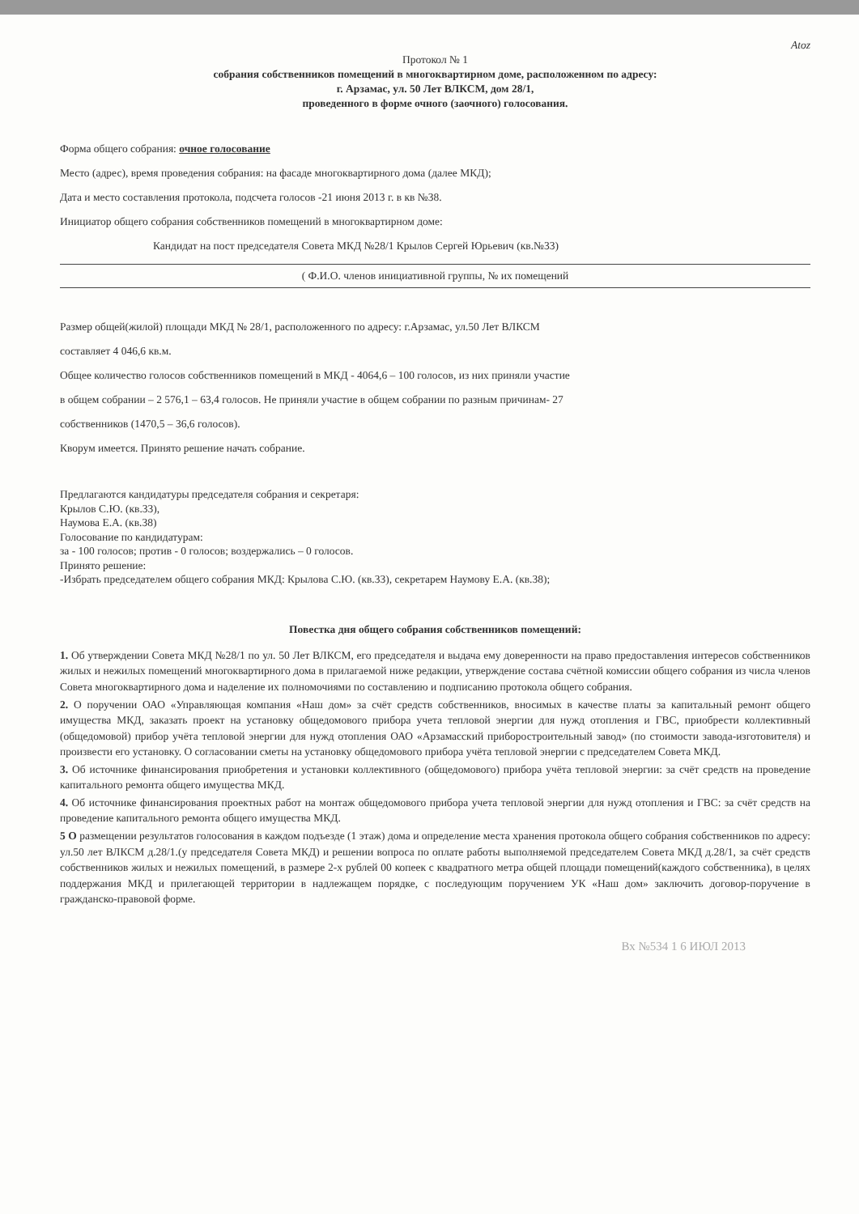Atoz
Протокол № 1
собрания собственников помещений в многоквартирном доме, расположенном по адресу:
г. Арзамас, ул. 50 Лет ВЛКСМ, дом 28/1,
проведенного в форме очного (заочного) голосования.
Форма общего собрания: очное голосование
Место (адрес), время проведения собрания: на фасаде многоквартирного дома (далее МКД);
Дата и место составления протокола, подсчета голосов -21 июня 2013 г. в кв №38.
Инициатор общего собрания собственников помещений в многоквартирном доме:
Кандидат на пост председателя Совета МКД №28/1 Крылов Сергей Юрьевич (кв.№33)
( Ф.И.О. членов инициативной группы, № их помещений
Размер общей(жилой) площади МКД № 28/1, расположенного по адресу: г.Арзамас, ул.50 Лет ВЛКСМ
составляет 4 046,6 кв.м.
Общее количество голосов собственников помещений в МКД - 4064,6 – 100 голосов, из них приняли участие
в общем собрании – 2 576,1 – 63,4 голосов. Не приняли участие в общем собрании по разным причинам- 27
собственников (1470,5 – 36,6 голосов).
Кворум имеется. Принято решение начать собрание.
Предлагаются кандидатуры председателя собрания и секретаря:
Крылов С.Ю. (кв.33),
Наумова Е.А. (кв.38)
Голосование по кандидатурам:
за - 100 голосов; против - 0 голосов; воздержались – 0 голосов.
Принято решение:
-Избрать председателем общего собрания МКД: Крылова С.Ю. (кв.33), секретарем Наумову Е.А. (кв.38);
Повестка дня общего собрания собственников помещений:
1. Об утверждении Совета МКД №28/1 по ул. 50 Лет ВЛКСМ, его председателя и выдача ему доверенности на право предоставления интересов собственников жилых и нежилых помещений многоквартирного дома в прилагаемой ниже редакции, утверждение состава счётной комиссии общего собрания из числа членов Совета многоквартирного дома и наделение их полномочиями по составлению и подписанию протокола общего собрания.
2. О поручении ОАО «Управляющая компания «Наш дом» за счёт средств собственников, вносимых в качестве платы за капитальный ремонт общего имущества МКД, заказать проект на установку общедомового прибора учета тепловой энергии для нужд отопления и ГВС, приобрести коллективный (общедомовой) прибор учёта тепловой энергии для нужд отопления ОАО «Арзамасский приборостроительный завод» (по стоимости завода-изготовителя) и произвести его установку. О согласовании сметы на установку общедомового прибора учёта тепловой энергии с председателем Совета МКД.
3. Об источнике финансирования приобретения и установки коллективного (общедомового) прибора учёта тепловой энергии: за счёт средств на проведение капитального ремонта общего имущества МКД.
4. Об источнике финансирования проектных работ на монтаж общедомового прибора учета тепловой энергии для нужд отопления и ГВС: за счёт средств на проведение капитального ремонта общего имущества МКД.
5 О размещении результатов голосования в каждом подъезде (1 этаж) дома и определение места хранения протокола общего собрания собственников по адресу: ул.50 лет ВЛКСМ д.28/1.(у председателя Совета МКД) и решении вопроса по оплате работы выполняемой председателем Совета МКД д.28/1, за счёт средств собственников жилых и нежилых помещений, в размере 2-х рублей 00 копеек с квадратного метра общей площади помещений(каждого собственника), в целях поддержания МКД и прилегающей территории в надлежащем порядке, с последующим поручением УК «Наш дом» заключить договор-поручение в гражданско-правовой форме.
Вх №534 1 6 ИЮЛ 2013